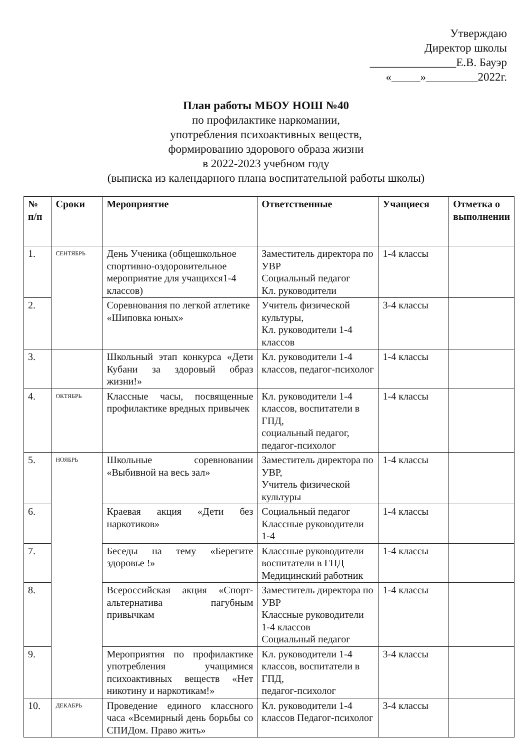Утверждаю
Директор школы
_______________Е.В. Бауэр
«_____»_________2022г.
План работы МБОУ НОШ №40
по профилактике наркомании,
употребления психоактивных веществ,
формированию здорового образа жизни
в 2022-2023 учебном году
(выписка из календарного плана воспитательной работы школы)
| № п/п | Сроки | Мероприятие | Ответственные | Учащиеся | Отметка о выполнении |
| --- | --- | --- | --- | --- | --- |
| 1. | СЕНТЯБРЬ | День Ученика (общешкольное спортивно-оздоровительное мероприятие для учащихся1-4 классов) | Заместитель директора по УВР Социальный педагог Кл. руководители | 1-4 классы | |
| 2. | | Соревнования по легкой атлетике «Шиповка юных» | Учитель физической культуры, Кл. руководители 1-4 классов | 3-4 классы | |
| 3. | | Школьный этап конкурса «Дети Кубани за здоровый образ жизни!» | Кл. руководители 1-4 классов, педагог-психолог | 1-4 классы | |
| 4. | ОКТЯБРЬ | Классные часы, посвященные профилактике вредных привычек | Кл. руководители 1-4 классов, воспитатели в ГПД, социальный педагог, педагог-психолог | 1-4 классы | |
| 5. | НОЯБРЬ | Школьные соревновании «Выбивной на весь зал» | Заместитель директора по УВР, Учитель физической культуры | 1-4 классы | |
| 6. | | Краевая акция «Дети без наркотиков» | Социальный педагог Классные руководители 1-4 | 1-4 классы | |
| 7. | | Беседы на тему «Берегите здоровье !» | Классные руководители воспитатели в ГПД Медицинский работник | 1-4 классы | |
| 8. | | Всероссийская акция «Спорт-альтернатива пагубным привычкам | Заместитель директора по УВР Классные руководители 1-4 классов Социальный педагог | 1-4 классы | |
| 9. | | Мероприятия по профилактике употребления учащимися психоактивных веществ «Нет никотину и наркотикам!» | Кл. руководители 1-4 классов, воспитатели в ГПД, педагог-психолог | 3-4 классы | |
| 10. | ДЕКАБРЬ | Проведение единого классного часа «Всемирный день борьбы со СПИДом. Право жить» | Кл. руководители 1-4 классов Педагог-психолог | 3-4 классы | |